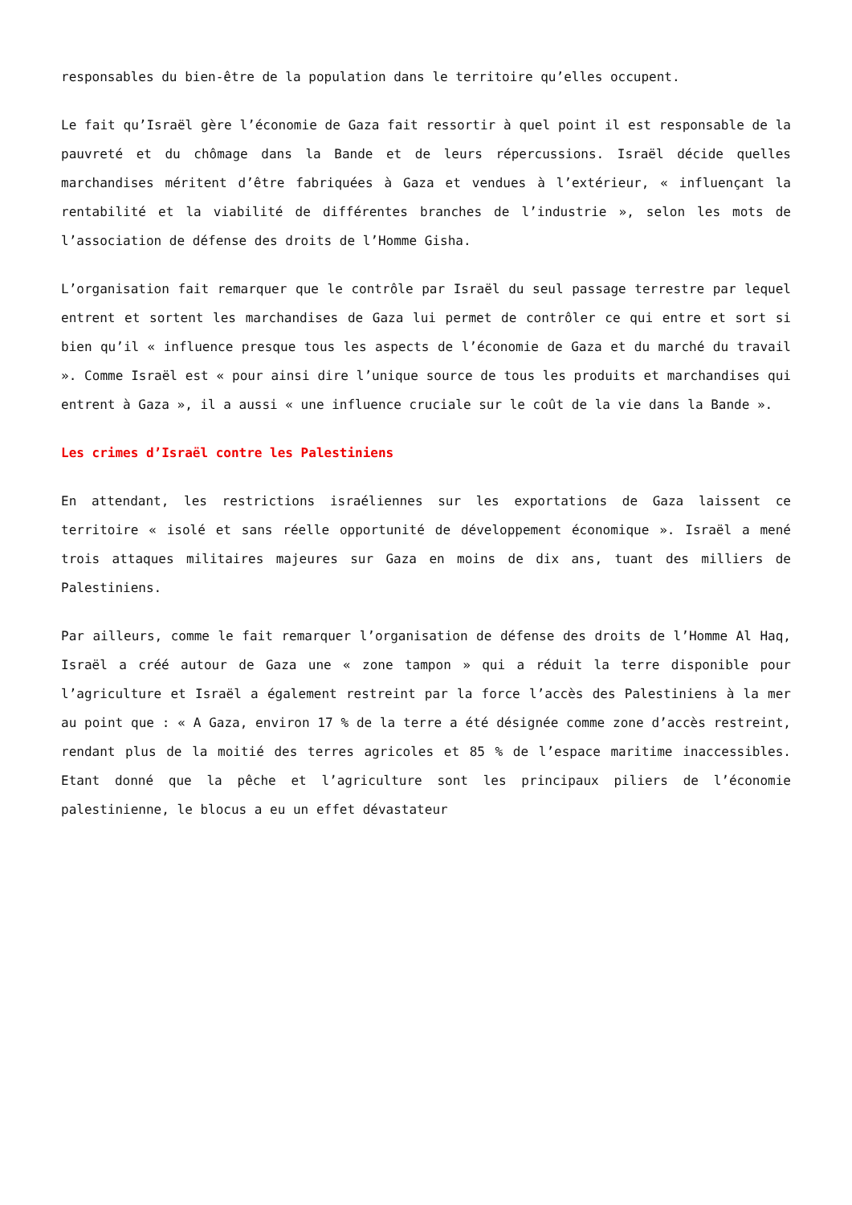responsables du bien-être de la population dans le territoire qu’elles occupent.
Le fait qu’Israël gère l’économie de Gaza fait ressortir à quel point il est responsable de la pauvreté et du chômage dans la Bande et de leurs répercussions. Israël décide quelles marchandises méritent d’être fabriquées à Gaza et vendues à l’extérieur, « influençant la rentabilité et la viabilité de différentes branches de l’industrie », selon les mots de l’association de défense des droits de l’Homme Gisha.
L’organisation fait remarquer que le contrôle par Israël du seul passage terrestre par lequel entrent et sortent les marchandises de Gaza lui permet de contrôler ce qui entre et sort si bien qu’il « influence presque tous les aspects de l’économie de Gaza et du marché du travail ». Comme Israël est « pour ainsi dire l’unique source de tous les produits et marchandises qui entrent à Gaza », il a aussi « une influence cruciale sur le coût de la vie dans la Bande ».
Les crimes d’Israël contre les Palestiniens
En attendant, les restrictions israéliennes sur les exportations de Gaza laissent ce territoire « isolé et sans réelle opportunité de développement économique ». Israël a mené trois attaques militaires majeures sur Gaza en moins de dix ans, tuant des milliers de Palestiniens.
Par ailleurs, comme le fait remarquer l’organisation de défense des droits de l’Homme Al Haq, Israël a créé autour de Gaza une « zone tampon » qui a réduit la terre disponible pour l’agriculture et Israël a également restreint par la force l’accès des Palestiniens à la mer au point que : « A Gaza, environ 17 % de la terre a été désignée comme zone d’accès restreint, rendant plus de la moitié des terres agricoles et 85 % de l’espace maritime inaccessibles. Etant donné que la pêche et l’agriculture sont les principaux piliers de l’économie palestinienne, le blocus a eu un effet dévastateur